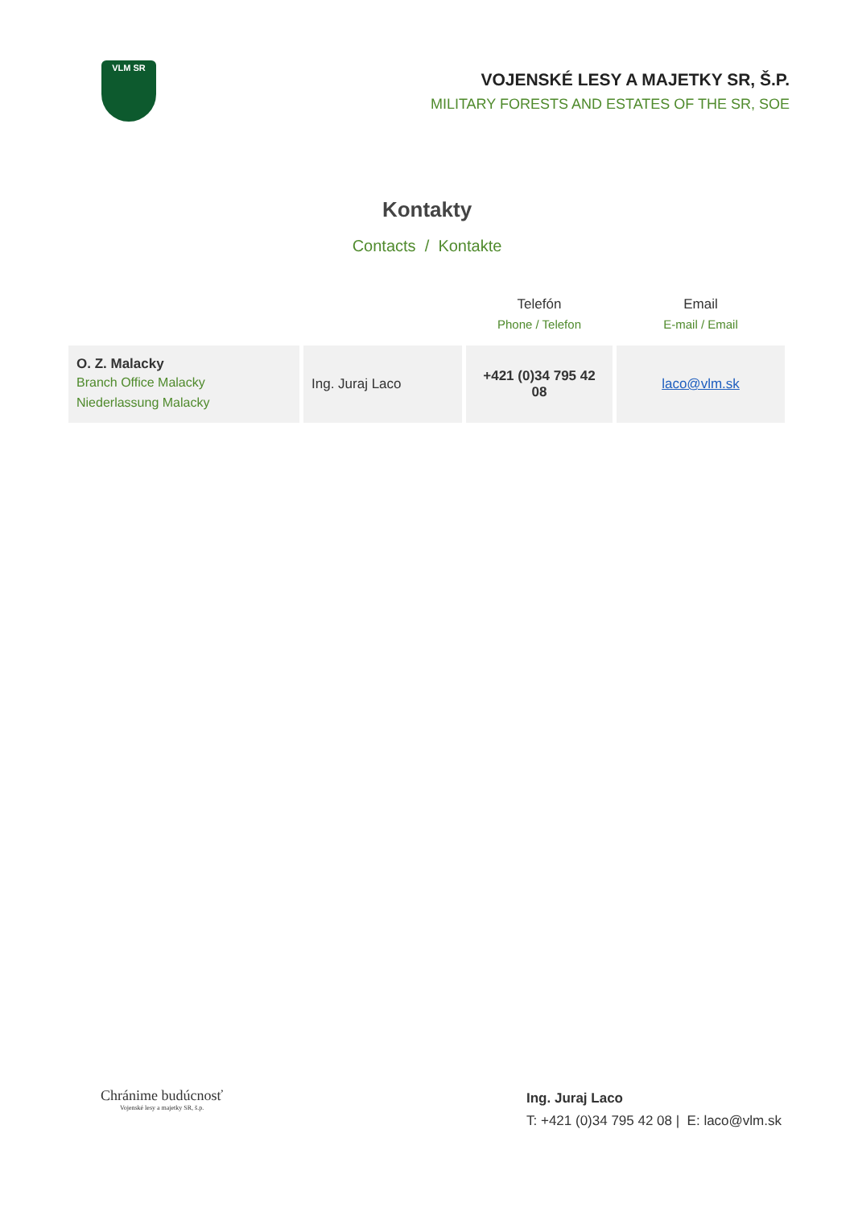VLM SR
VOJENSKÉ LESY A MAJETKY SR, Š.P.
MILITARY FORESTS AND ESTATES OF THE SR, SOE
Kontakty
Contacts / Kontakte
| | | Telefón Phone / Telefon | Email E-mail / Email |
| --- | --- | --- | --- |
| O. Z. Malacky Branch Office Malacky Niederlassung Malacky | Ing. Juraj Laco | +421 (0)34 795 42 08 | laco@vlm.sk |
Chránime budúcnosť
Vojenské lesy a majetky SR, š.p.
Ing. Juraj Laco
T: +421 (0)34 795 42 08 | E: laco@vlm.sk